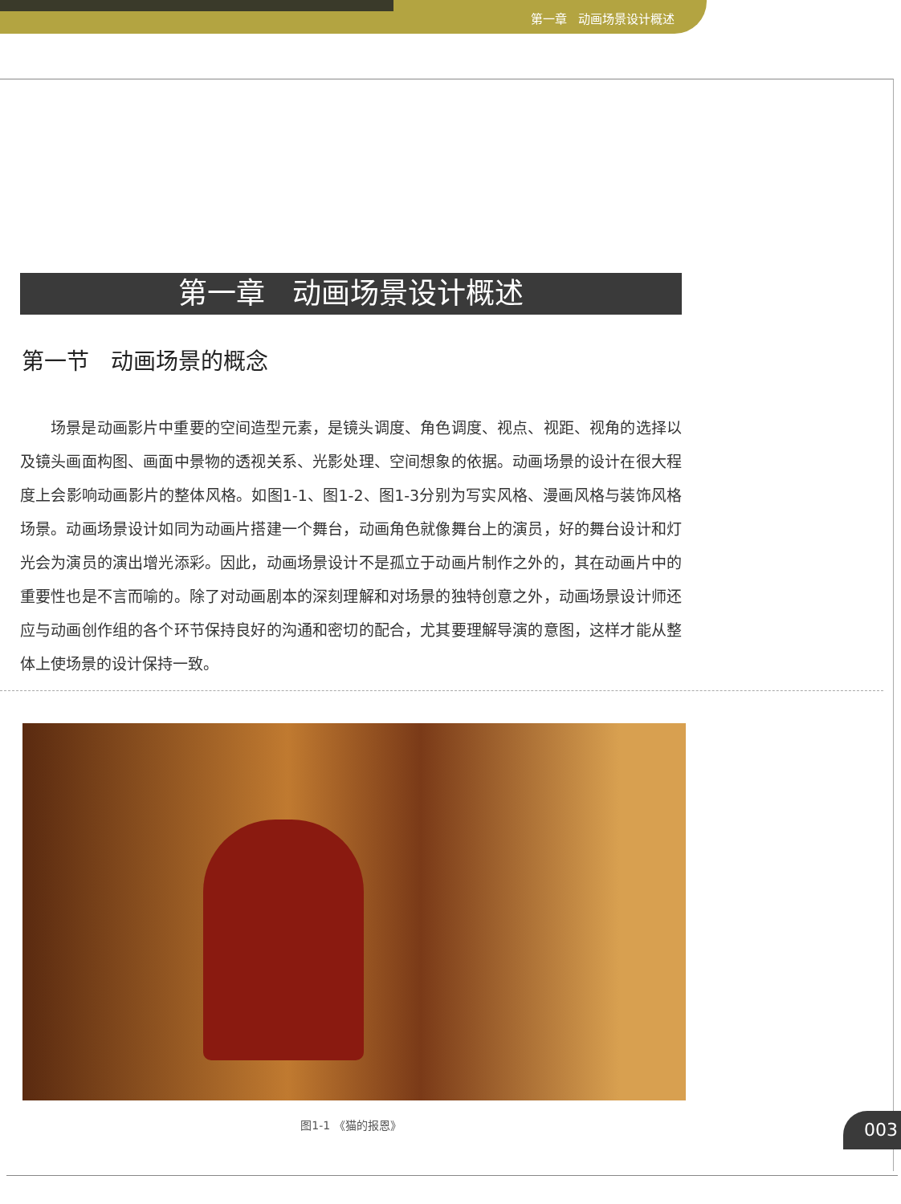第一章 动画场景设计概述
第一章 动画场景设计概述
第一节 动画场景的概念
场景是动画影片中重要的空间造型元素，是镜头调度、角色调度、视点、视距、视角的选择以及镜头画面构图、画面中景物的透视关系、光影处理、空间想象的依据。动画场景的设计在很大程度上会影响动画影片的整体风格。如图1-1、图1-2、图1-3分别为写实风格、漫画风格与装饰风格场景。动画场景设计如同为动画片搭建一个舞台，动画角色就像舞台上的演员，好的舞台设计和灯光会为演员的演出增光添彩。因此，动画场景设计不是孤立于动画片制作之外的，其在动画片中的重要性也是不言而喻的。除了对动画剧本的深刻理解和对场景的独特创意之外，动画场景设计师还应与动画创作组的各个环节保持良好的沟通和密切的配合，尤其要理解导演的意图，这样才能从整体上使场景的设计保持一致。
图1-1 《猫的报恩》
003